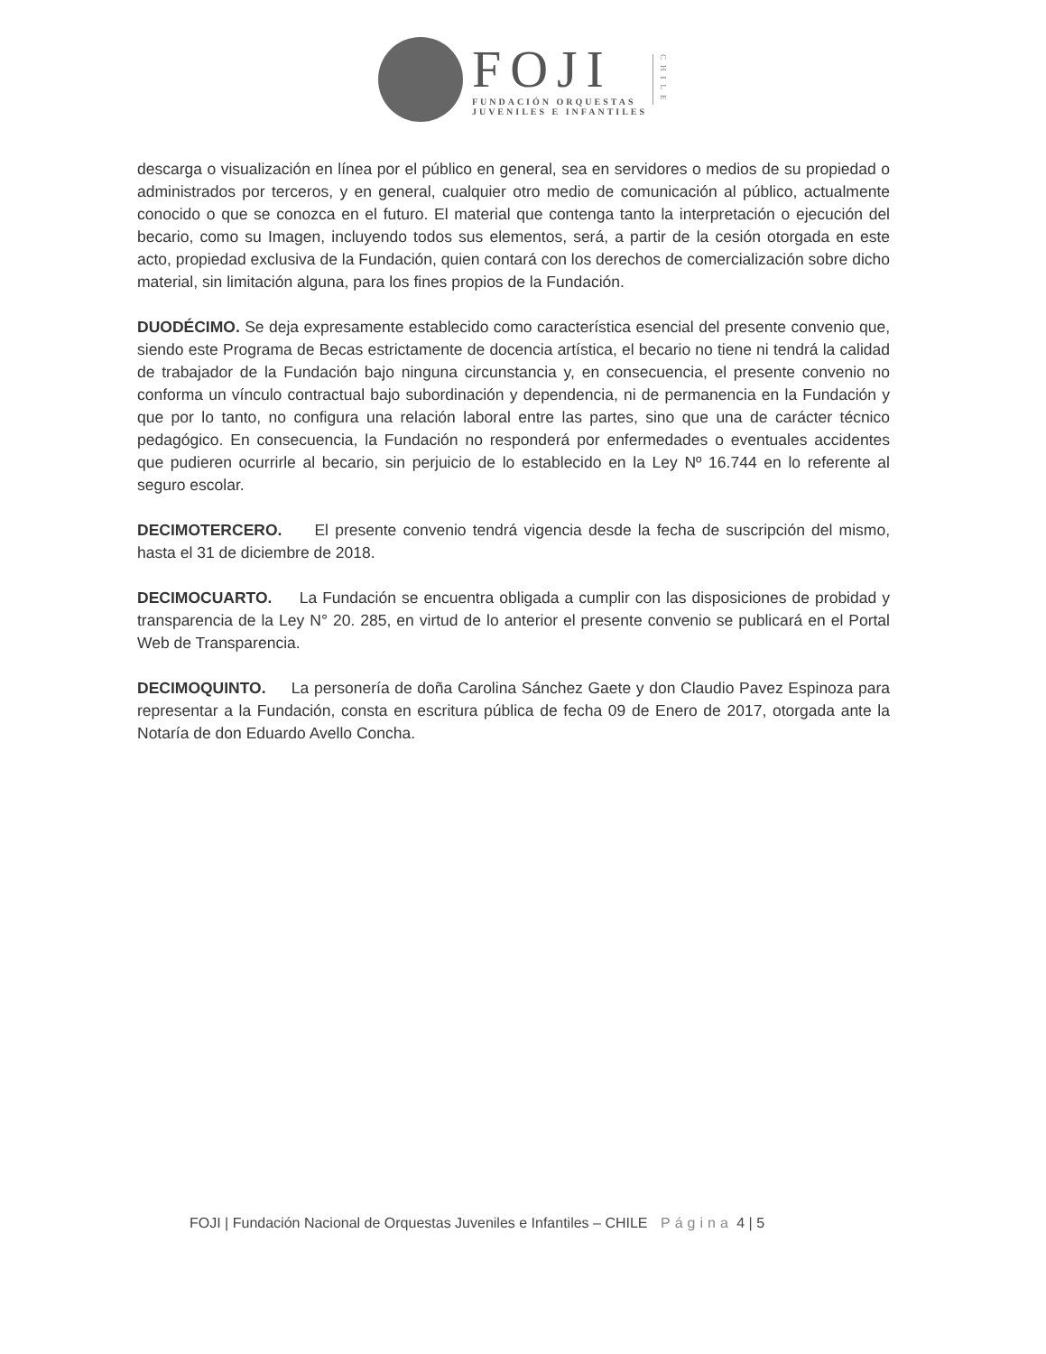FOJI
FUNDACIÓN ORQUESTAS
JUVENILES E INFANTILES
CHILE
descarga o visualización en línea por el público en general, sea en servidores o medios de su propiedad o administrados por terceros, y en general, cualquier otro medio de comunicación al público, actualmente conocido o que se conozca en el futuro. El material que contenga tanto la interpretación o ejecución del becario, como su Imagen, incluyendo todos sus elementos, será, a partir de la cesión otorgada en este acto, propiedad exclusiva de la Fundación, quien contará con los derechos de comercialización sobre dicho material, sin limitación alguna, para los fines propios de la Fundación.
DUODÉCIMO. Se deja expresamente establecido como característica esencial del presente convenio que, siendo este Programa de Becas estrictamente de docencia artística, el becario no tiene ni tendrá la calidad de trabajador de la Fundación bajo ninguna circunstancia y, en consecuencia, el presente convenio no conforma un vínculo contractual bajo subordinación y dependencia, ni de permanencia en la Fundación y que por lo tanto, no configura una relación laboral entre las partes, sino que una de carácter técnico pedagógico. En consecuencia, la Fundación no responderá por enfermedades o eventuales accidentes que pudieren ocurrirle al becario, sin perjuicio de lo establecido en la Ley Nº 16.744 en lo referente al seguro escolar.
DECIMOTERCERO. El presente convenio tendrá vigencia desde la fecha de suscripción del mismo, hasta el 31 de diciembre de 2018.
DECIMOCUARTO. La Fundación se encuentra obligada a cumplir con las disposiciones de probidad y transparencia de la Ley N° 20. 285, en virtud de lo anterior el presente convenio se publicará en el Portal Web de Transparencia.
DECIMOQUINTO. La personería de doña Carolina Sánchez Gaete y don Claudio Pavez Espinoza para representar a la Fundación, consta en escritura pública de fecha 09 de Enero de 2017, otorgada ante la Notaría de don Eduardo Avello Concha.
FOJI | Fundación Nacional de Orquestas Juveniles e Infantiles – CHILE Página 4 | 5